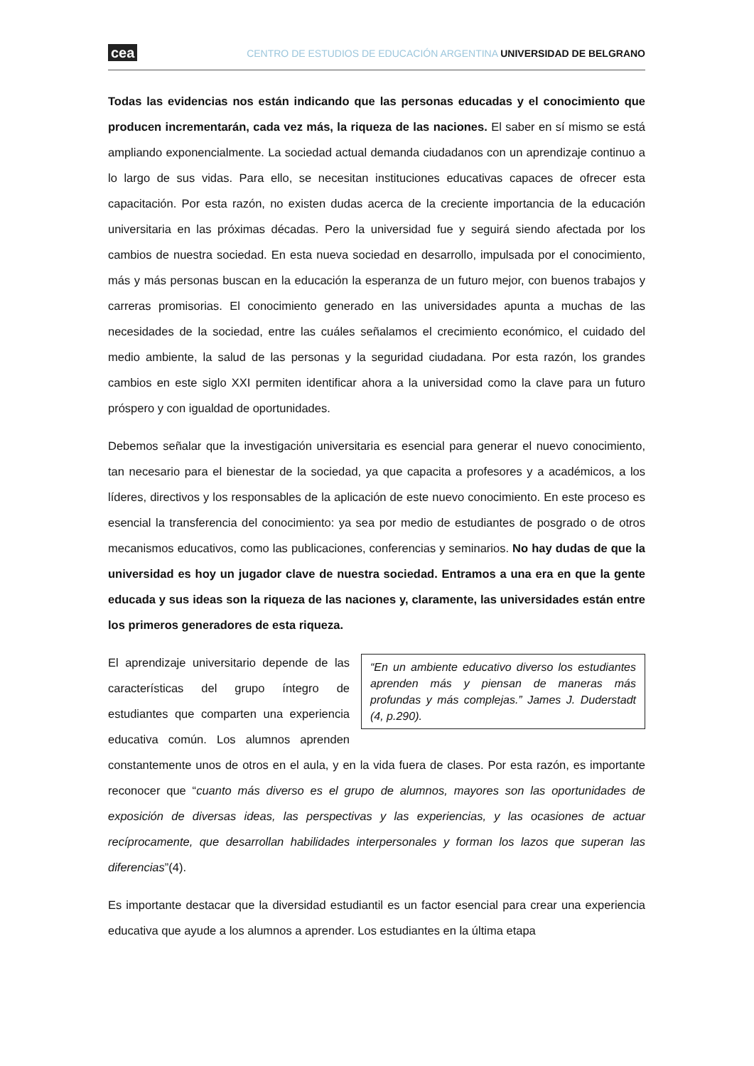cea CENTRO DE ESTUDIOS DE EDUCACIÓN ARGENTINA UNIVERSIDAD DE BELGRANO
Todas las evidencias nos están indicando que las personas educadas y el conocimiento que producen incrementarán, cada vez más, la riqueza de las naciones. El saber en sí mismo se está ampliando exponencialmente. La sociedad actual demanda ciudadanos con un aprendizaje continuo a lo largo de sus vidas. Para ello, se necesitan instituciones educativas capaces de ofrecer esta capacitación. Por esta razón, no existen dudas acerca de la creciente importancia de la educación universitaria en las próximas décadas. Pero la universidad fue y seguirá siendo afectada por los cambios de nuestra sociedad. En esta nueva sociedad en desarrollo, impulsada por el conocimiento, más y más personas buscan en la educación la esperanza de un futuro mejor, con buenos trabajos y carreras promisorias. El conocimiento generado en las universidades apunta a muchas de las necesidades de la sociedad, entre las cuáles señalamos el crecimiento económico, el cuidado del medio ambiente, la salud de las personas y la seguridad ciudadana. Por esta razón, los grandes cambios en este siglo XXI permiten identificar ahora a la universidad como la clave para un futuro próspero y con igualdad de oportunidades.
Debemos señalar que la investigación universitaria es esencial para generar el nuevo conocimiento, tan necesario para el bienestar de la sociedad, ya que capacita a profesores y a académicos, a los líderes, directivos y los responsables de la aplicación de este nuevo conocimiento. En este proceso es esencial la transferencia del conocimiento: ya sea por medio de estudiantes de posgrado o de otros mecanismos educativos, como las publicaciones, conferencias y seminarios. No hay dudas de que la universidad es hoy un jugador clave de nuestra sociedad. Entramos a una era en que la gente educada y sus ideas son la riqueza de las naciones y, claramente, las universidades están entre los primeros generadores de esta riqueza.
“En un ambiente educativo diverso los estudiantes aprenden más y piensan de maneras más profundas y más complejas.” James J. Duderstadt (4, p.290).
El aprendizaje universitario depende de las características del grupo íntegro de estudiantes que comparten una experiencia educativa común. Los alumnos aprenden constantemente unos de otros en el aula, y en la vida fuera de clases. Por esta razón, es importante reconocer que “cuanto más diverso es el grupo de alumnos, mayores son las oportunidades de exposición de diversas ideas, las perspectivas y las experiencias, y las ocasiones de actuar recíprocamente, que desarrollan habilidades interpersonales y forman los lazos que superan las diferencias”(4).
Es importante destacar que la diversidad estudiantil es un factor esencial para crear una experiencia educativa que ayude a los alumnos a aprender. Los estudiantes en la última etapa